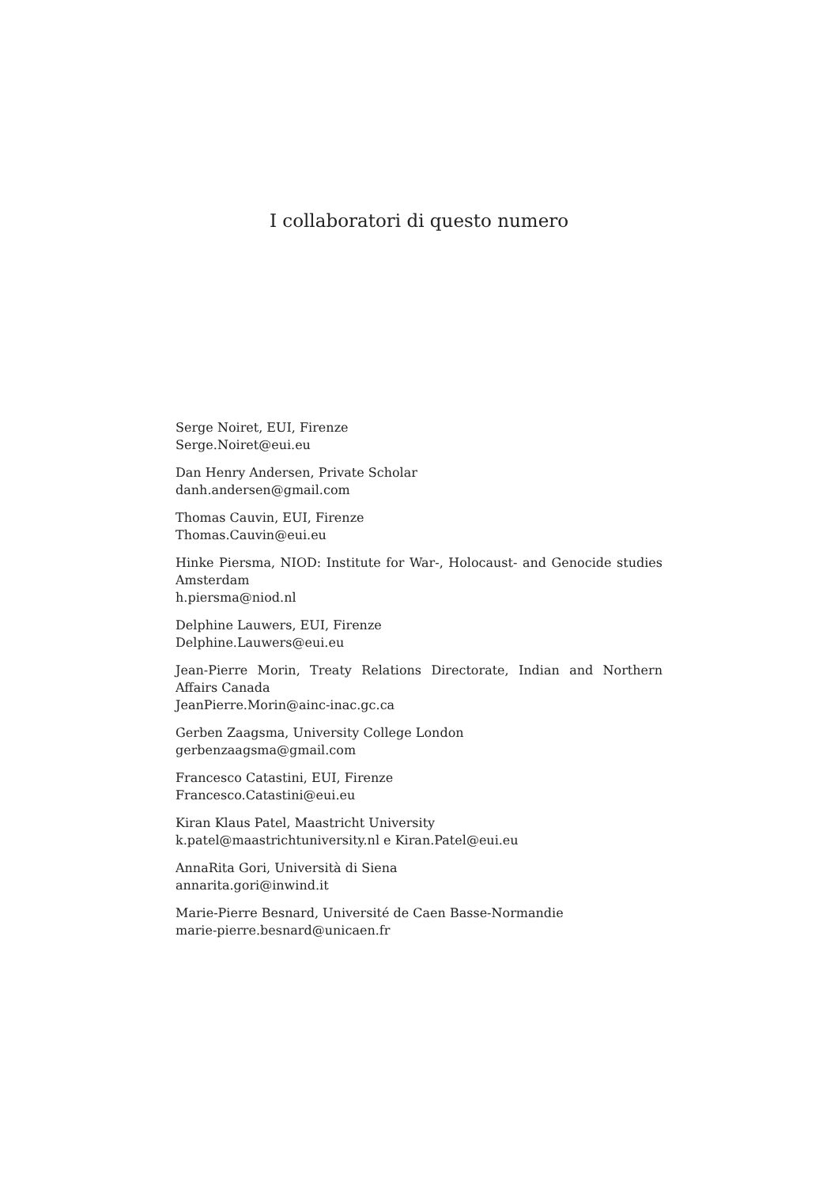I collaboratori di questo numero
Serge Noiret, EUI, Firenze
Serge.Noiret@eui.eu
Dan Henry Andersen, Private Scholar
danh.andersen@gmail.com
Thomas Cauvin, EUI, Firenze
Thomas.Cauvin@eui.eu
Hinke Piersma, NIOD: Institute for War-, Holocaust- and Genocide studies Amsterdam
h.piersma@niod.nl
Delphine Lauwers, EUI, Firenze
Delphine.Lauwers@eui.eu
Jean-Pierre Morin, Treaty Relations Directorate, Indian and Northern Affairs Canada
JeanPierre.Morin@ainc-inac.gc.ca
Gerben Zaagsma, University College London
gerbenzaagsma@gmail.com
Francesco Catastini, EUI, Firenze
Francesco.Catastini@eui.eu
Kiran Klaus Patel, Maastricht University
k.patel@maastrichtuniversity.nl e Kiran.Patel@eui.eu
AnnaRita Gori, Università di Siena
annarita.gori@inwind.it
Marie-Pierre Besnard, Université de Caen Basse-Normandie
marie-pierre.besnard@unicaen.fr